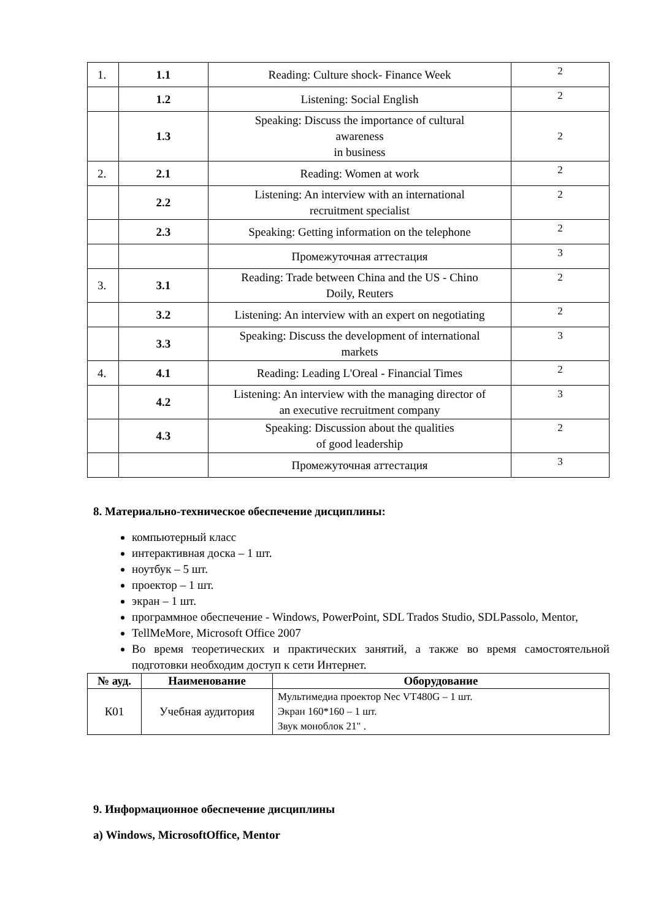| 1. | 1.1 | Reading: Culture shock- Finance Week | 2 |
| | 1.2 | Listening: Social English | 2 |
| | 1.3 | Speaking: Discuss the importance of cultural awareness in business | 2 |
| 2. | 2.1 | Reading: Women at work | 2 |
| | 2.2 | Listening: An interview with an international recruitment specialist | 2 |
| | 2.3 | Speaking: Getting information on the telephone | 2 |
| | | Промежуточная аттестация | 3 |
| 3. | 3.1 | Reading: Trade between China and the US - Chino Doily, Reuters | 2 |
| | 3.2 | Listening: An interview with an expert on negotiating | 2 |
| | 3.3 | Speaking: Discuss the development of international markets | 3 |
| 4. | 4.1 | Reading: Leading L'Oreal - Financial Times | 2 |
| | 4.2 | Listening: An interview with the managing director of an executive recruitment company | 3 |
| | 4.3 | Speaking: Discussion about the qualities of good leadership | 2 |
| | | Промежуточная аттестация | 3 |
8. Материально-техническое обеспечение дисциплины:
компьютерный класс
интерактивная доска – 1 шт.
ноутбук – 5 шт.
проектор – 1 шт.
экран – 1 шт.
программное обеспечение - Windows, PowerPoint, SDL Trados Studio, SDLPassolo, Mentor,
TellMeMore, Microsoft Office 2007
Во время теоретических и практических занятий, а также во время самостоятельной подготовки необходим доступ к сети Интернет.
| № ауд. | Наименование | Оборудование |
| --- | --- | --- |
| К01 | Учебная аудитория | Мультимедиа проектор Nec VT480G – 1 шт. Экран 160*160 – 1 шт. Звук моноблок 21" . |
9. Информационное обеспечение дисциплины
а) Windows, MicrosoftOffice, Mentor